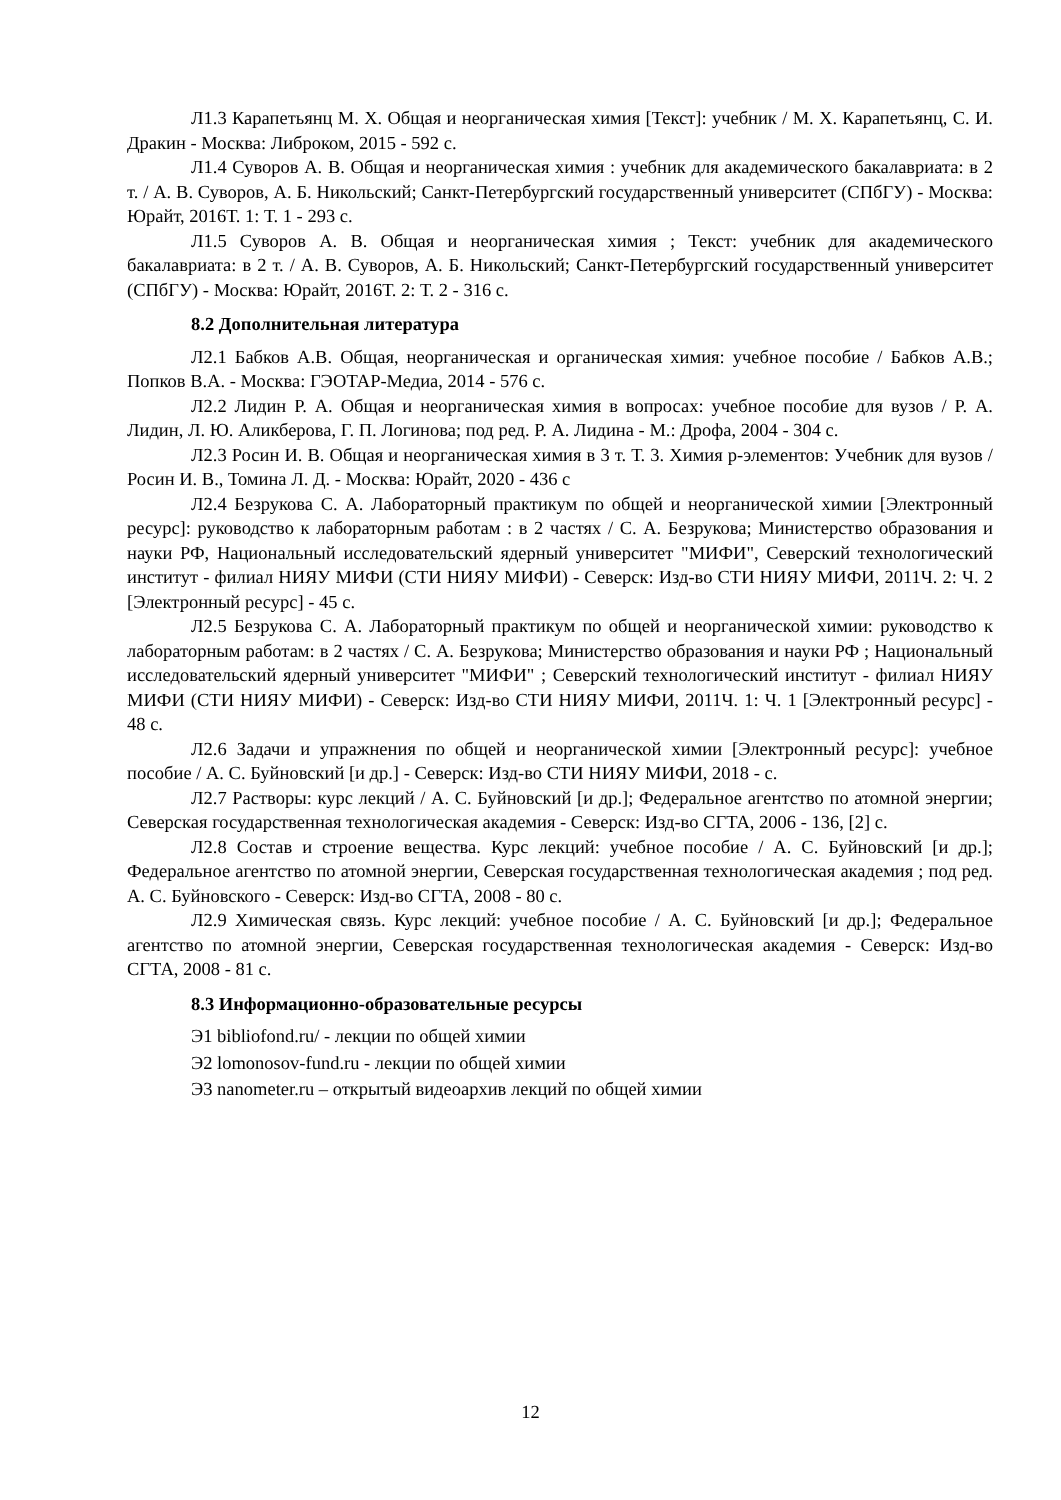Л1.3 Карапетьянц М. Х. Общая и неорганическая химия [Текст]: учебник / М. Х. Карапетьянц, С. И. Дракин - Москва: Либроком, 2015 - 592 с.
Л1.4 Суворов А. В. Общая и неорганическая химия : учебник для академического бакалавриата: в 2 т. / А. В. Суворов, А. Б. Никольский; Санкт-Петербургский государственный университет (СПбГУ) - Москва: Юрайт, 2016Т. 1: Т. 1 - 293 с.
Л1.5 Суворов А. В. Общая и неорганическая химия ; Текст: учебник для академического бакалавриата: в 2 т. / А. В. Суворов, А. Б. Никольский; Санкт-Петербургский государственный университет (СПбГУ) - Москва: Юрайт, 2016Т. 2: Т. 2 - 316 с.
8.2 Дополнительная литература
Л2.1 Бабков А.В. Общая, неорганическая и органическая химия: учебное пособие / Бабков А.В.; Попков В.А. - Москва: ГЭОТАР-Медиа, 2014 - 576 с.
Л2.2 Лидин Р. А. Общая и неорганическая химия в вопросах: учебное пособие для вузов / Р. А. Лидин, Л. Ю. Аликберова, Г. П. Логинова; под ред. Р. А. Лидина - М.: Дрофа, 2004 - 304 с.
Л2.3 Росин И. В. Общая и неорганическая химия в 3 т. Т. 3. Химия р-элементов: Учебник для вузов / Росин И. В., Томина Л. Д. - Москва: Юрайт, 2020 - 436 с
Л2.4 Безрукова С. А. Лабораторный практикум по общей и неорганической химии [Электронный ресурс]: руководство к лабораторным работам : в 2 частях / С. А. Безрукова; Министерство образования и науки РФ, Национальный исследовательский ядерный университет "МИФИ", Северский технологический институт - филиал НИЯУ МИФИ (СТИ НИЯУ МИФИ) - Северск: Изд-во СТИ НИЯУ МИФИ, 2011Ч. 2: Ч. 2 [Электронный ресурс] - 45 с.
Л2.5 Безрукова С. А. Лабораторный практикум по общей и неорганической химии: руководство к лабораторным работам: в 2 частях / С. А. Безрукова; Министерство образования и науки РФ ; Национальный исследовательский ядерный университет "МИФИ" ; Северский технологический институт - филиал НИЯУ МИФИ (СТИ НИЯУ МИФИ) - Северск: Изд-во СТИ НИЯУ МИФИ, 2011Ч. 1: Ч. 1 [Электронный ресурс] - 48 с.
Л2.6 Задачи и упражнения по общей и неорганической химии [Электронный ресурс]: учебное пособие / А. С. Буйновский [и др.] - Северск: Изд-во СТИ НИЯУ МИФИ, 2018 - с.
Л2.7 Растворы: курс лекций / А. С. Буйновский [и др.]; Федеральное агентство по атомной энергии; Северская государственная технологическая академия - Северск: Изд-во СГТА, 2006 - 136, [2] с.
Л2.8 Состав и строение вещества. Курс лекций: учебное пособие / А. С. Буйновский [и др.]; Федеральное агентство по атомной энергии, Северская государственная технологическая академия ; под ред. А. С. Буйновского - Северск: Изд-во СГТА, 2008 - 80 с.
Л2.9 Химическая связь. Курс лекций: учебное пособие / А. С. Буйновский [и др.]; Федеральное агентство по атомной энергии, Северская государственная технологическая академия - Северск: Изд-во СГТА, 2008 - 81 с.
8.3 Информационно-образовательные ресурсы
Э1 bibliofond.ru/ - лекции по общей химии
Э2 lomonosov-fund.ru - лекции по общей химии
Э3 nanometer.ru – открытый видеоархив лекций по общей химии
12